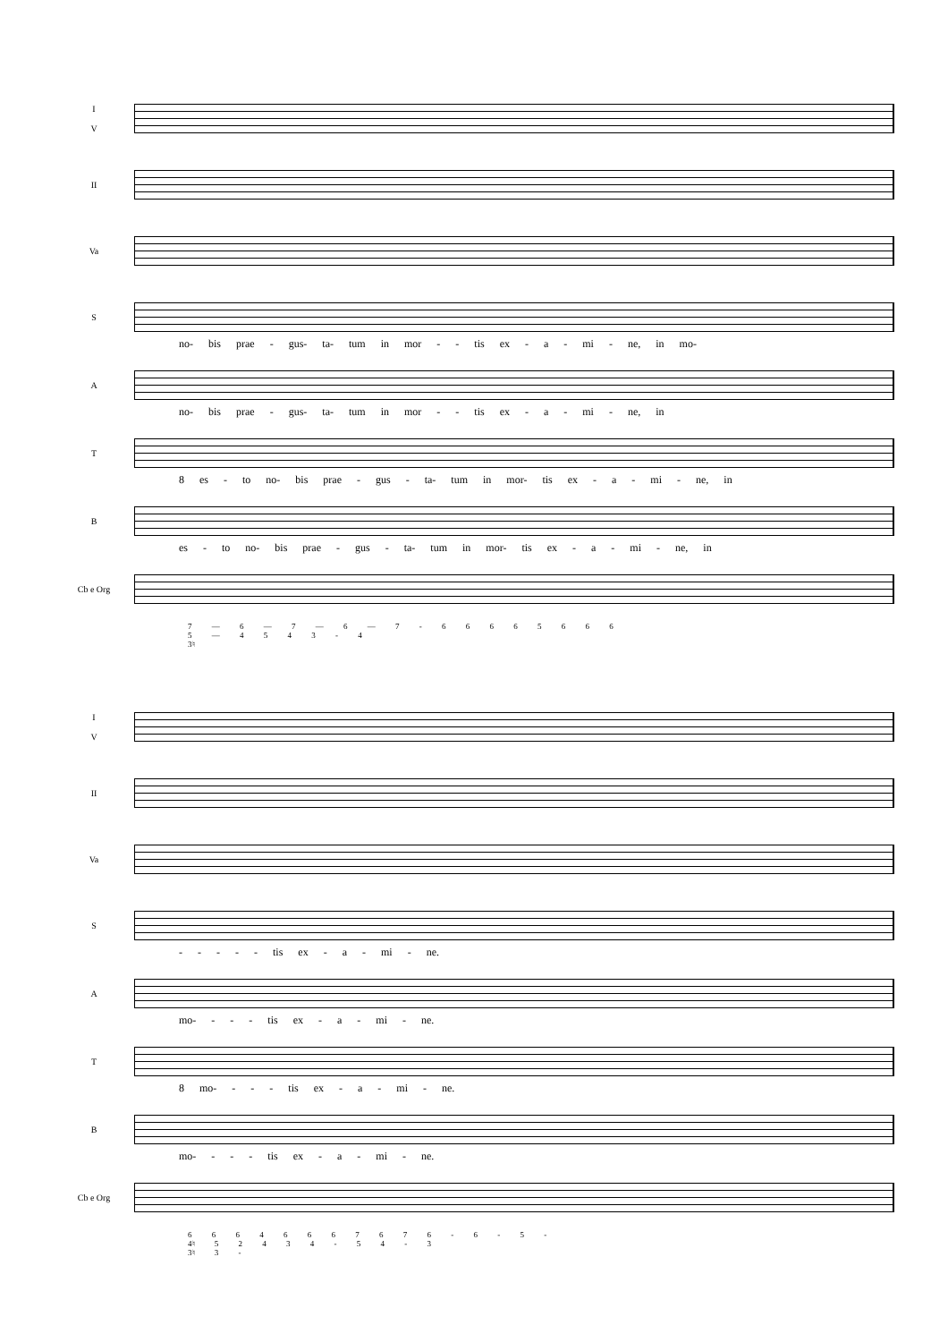I
V
II
Va
S
no- bis prae - gus- ta- tum in mor - - tis ex - a - mi - ne, in mo-
A
no- bis prae - gus- ta- tum in mor - - tis ex - a - mi - ne, in
T
8 es - to no- bis prae - gus - ta- tum in mor- tis ex - a - mi - ne, in
B
es - to no- bis prae - gus - ta- tum in mor- tis ex - a - mi - ne, in
Cb e Org
7 — 6 — 7 — 6 — 7 - 6 6 6 6 5 6 6 6
5 — 4 5 4 3 - 4
3♮
I
V
II
Va
S
- - - - - tis ex - a - mi - ne.
A
mo- - - - tis ex - a - mi - ne.
T
8 mo- - - - tis ex - a - mi - ne.
B
mo- - - - tis ex - a - mi - ne.
Cb e Org
6 6 6 4 6 6 6 7 6 7 6 - 6 - 5 -
4♮ 5 2 4 3 4 - 5 4 - 3
3♮ 3 -